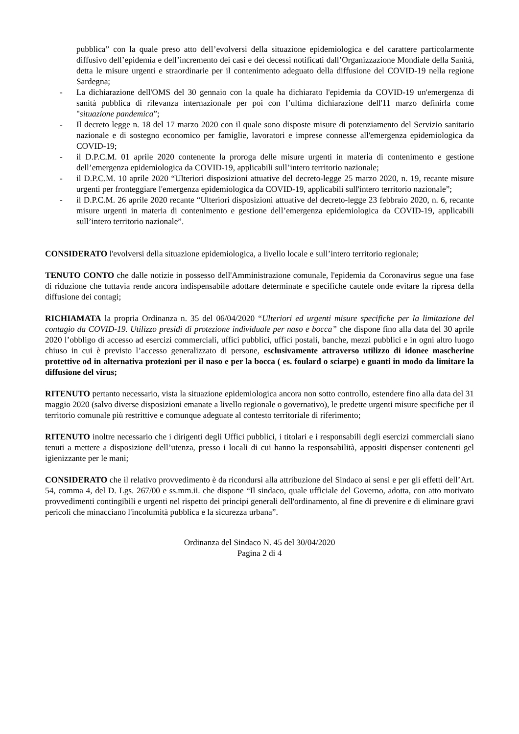pubblica” con la quale preso atto dell’evolversi della situazione epidemiologica e del carattere particolarmente diffusivo dell’epidemia e dell’incremento dei casi e dei decessi notificati dall’Organizzazione Mondiale della Sanità, detta le misure urgenti e straordinarie per il contenimento adeguato della diffusione del COVID-19 nella regione Sardegna;
- La dichiarazione dell'OMS del 30 gennaio con la quale ha dichiarato l'epidemia da COVID-19 un'emergenza di sanità pubblica di rilevanza internazionale per poi con l’ultima dichiarazione dell'11 marzo definirla come "situazione pandemica”;
- Il decreto legge n. 18 del 17 marzo 2020 con il quale sono disposte misure di potenziamento del Servizio sanitario nazionale e di sostegno economico per famiglie, lavoratori e imprese connesse all'emergenza epidemiologica da COVID-19;
- il D.P.C.M. 01 aprile 2020 contenente la proroga delle misure urgenti in materia di contenimento e gestione dell’emergenza epidemiologica da COVID-19, applicabili sull’intero territorio nazionale;
- il D.P.C.M. 10 aprile 2020 “Ulteriori disposizioni attuative del decreto-legge 25 marzo 2020, n. 19, recante misure urgenti per fronteggiare l'emergenza epidemiologica da COVID-19, applicabili sull'intero territorio nazionale”;
- il D.P.C.M. 26 aprile 2020 recante “Ulteriori disposizioni attuative del decreto-legge 23 febbraio 2020, n. 6, recante misure urgenti in materia di contenimento e gestione dell’emergenza epidemiologica da COVID-19, applicabili sull’intero territorio nazionale”.
CONSIDERATO l'evolversi della situazione epidemiologica, a livello locale e sull’intero territorio regionale;
TENUTO CONTO che dalle notizie in possesso dell'Amministrazione comunale, l'epidemia da Coronavirus segue una fase di riduzione che tuttavia rende ancora indispensabile adottare determinate e specifiche cautele onde evitare la ripresa della diffusione dei contagi;
RICHIAMATA la propria Ordinanza n. 35 del 06/04/2020 “Ulteriori ed urgenti misure specifiche per la limitazione del contagio da COVID-19. Utilizzo presidi di protezione individuale per naso e bocca” che dispone fino alla data del 30 aprile 2020 l’obbligo di accesso ad esercizi commerciali, uffici pubblici, uffici postali, banche, mezzi pubblici e in ogni altro luogo chiuso in cui è previsto l’accesso generalizzato di persone, esclusivamente attraverso utilizzo di idonee mascherine protettive od in alternativa protezioni per il naso e per la bocca ( es. foulard o sciarpe) e guanti in modo da limitare la diffusione del virus;
RITENUTO pertanto necessario, vista la situazione epidemiologica ancora non sotto controllo, estendere fino alla data del 31 maggio 2020 (salvo diverse disposizioni emanate a livello regionale o governativo), le predette urgenti misure specifiche per il territorio comunale più restrittive e comunque adeguate al contesto territoriale di riferimento;
RITENUTO inoltre necessario che i dirigenti degli Uffici pubblici, i titolari e i responsabili degli esercizi commerciali siano tenuti a mettere a disposizione dell’utenza, presso i locali di cui hanno la responsabilità, appositi dispenser contenenti gel igienizzante per le mani;
CONSIDERATO che il relativo provvedimento è da ricondursi alla attribuzione del Sindaco ai sensi e per gli effetti dell’Art. 54, comma 4, del D. Lgs. 267/00 e ss.mm.ii. che dispone “Il sindaco, quale ufficiale del Governo, adotta, con atto motivato provvedimenti contingibili e urgenti nel rispetto dei principi generali dell'ordinamento, al fine di prevenire e di eliminare gravi pericoli che minacciano l'incolumità pubblica e la sicurezza urbana”.
Ordinanza del Sindaco N. 45 del 30/04/2020
Pagina 2 di 4